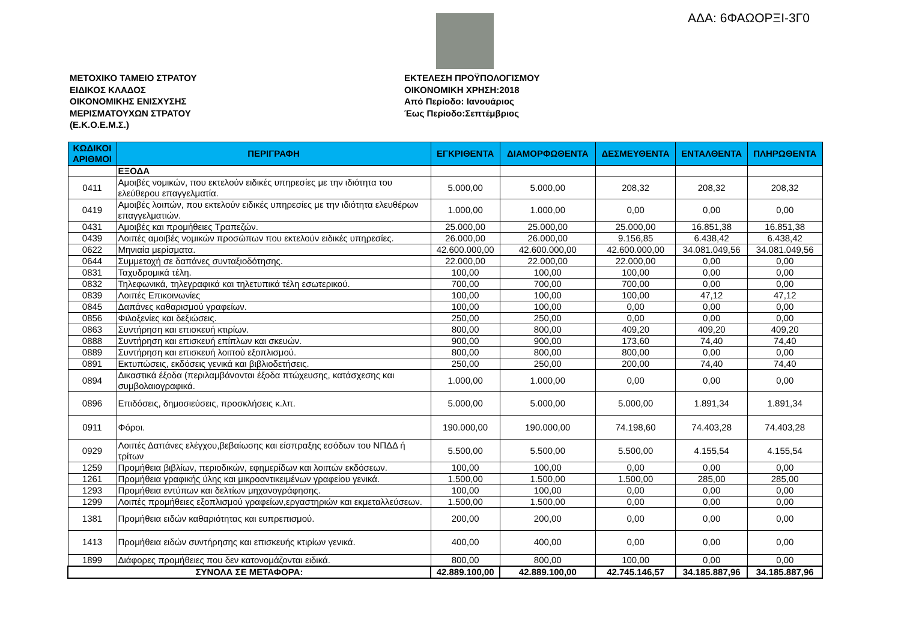ΑΔΑ: 6ΦΑΩΟΡΞΙ-3Γ0
ΜΕΤΟΧΙΚΟ ΤΑΜΕΙΟ ΣΤΡΑΤΟΥ
ΕΙΔΙΚΟΣ ΚΛΑΔΟΣ
ΟΙΚΟΝΟΜΙΚΗΣ ΕΝΙΣΧΥΣΗΣ
ΜΕΡΙΣΜΑΤΟΥΧΩΝ ΣΤΡΑΤΟΥ
(Ε.Κ.Ο.Ε.Μ.Σ.)
ΕΚΤΕΛΕΣΗ ΠΡΟΫΠΟΛΟΓΙΣΜΟΥ
ΟΙΚΟΝΟΜΙΚΗ ΧΡΗΣΗ:2018
Από Περίοδο: Ιανουάριος
Έως Περίοδο:Σεπτέμβριος
| ΚΩΔΙΚΟΙ ΑΡΙΘΜΟΙ | ΠΕΡΙΓΡΑΦΗ | ΕΓΚΡΙΘΕΝΤΑ | ΔΙΑΜΟΡΦΩΘΕΝΤΑ | ΔΕΣΜΕΥΘΕΝΤΑ | ΕΝΤΑΛΘΕΝΤΑ | ΠΛΗΡΩΘΕΝΤΑ |
| --- | --- | --- | --- | --- | --- | --- |
| | ΕΞΟΔΑ | | | | | |
| 0411 | Αμοιβές νομικών, που εκτελούν ειδικές υπηρεσίες με την ιδιότητα του ελεύθερου επαγγελματία. | 5.000,00 | 5.000,00 | 208,32 | 208,32 | 208,32 |
| 0419 | Αμοιβές λοιπών, που εκτελούν ειδικές υπηρεσίες με την ιδιότητα ελευθέρων επαγγελματιών. | 1.000,00 | 1.000,00 | 0,00 | 0,00 | 0,00 |
| 0431 | Αμοιβές και προμήθειες Τραπεζών. | 25.000,00 | 25.000,00 | 25.000,00 | 16.851,38 | 16.851,38 |
| 0439 | Λοιπές αμοιβές νομικών προσώπων που εκτελούν ειδικές υπηρεσίες. | 26.000,00 | 26.000,00 | 9.156,85 | 6.438,42 | 6.438,42 |
| 0622 | Μηνιαία μερίσματα. | 42.600.000,00 | 42.600.000,00 | 42.600.000,00 | 34.081.049,56 | 34.081.049,56 |
| 0644 | Συμμετοχή σε δαπάνες συνταξιοδότησης. | 22.000,00 | 22.000,00 | 22.000,00 | 0,00 | 0,00 |
| 0831 | Ταχυδρομικά τέλη. | 100,00 | 100,00 | 100,00 | 0,00 | 0,00 |
| 0832 | Τηλεφωνικά, τηλεγραφικά και τηλετυπικά τέλη εσωτερικού. | 700,00 | 700,00 | 700,00 | 0,00 | 0,00 |
| 0839 | Λοιπές Επικοινωνίες | 100,00 | 100,00 | 100,00 | 47,12 | 47,12 |
| 0845 | Δαπάνες καθαρισμού γραφείων. | 100,00 | 100,00 | 0,00 | 0,00 | 0,00 |
| 0856 | Φιλοξενίες και δεξιώσεις. | 250,00 | 250,00 | 0,00 | 0,00 | 0,00 |
| 0863 | Συντήρηση και επισκευή κτιρίων. | 800,00 | 800,00 | 409,20 | 409,20 | 409,20 |
| 0888 | Συντήρηση και επισκευή επίπλων και σκευών. | 900,00 | 900,00 | 173,60 | 74,40 | 74,40 |
| 0889 | Συντήρηση και επισκευή λοιπού εξοπλισμού. | 800,00 | 800,00 | 800,00 | 0,00 | 0,00 |
| 0891 | Εκτυπώσεις, εκδόσεις γενικά και βιβλιοδετήσεις. | 250,00 | 250,00 | 200,00 | 74,40 | 74,40 |
| 0894 | Δικαστικά έξοδα (περιλαμβάνονται έξοδα πτώχευσης, κατάσχεσης και συμβολαιογραφικά. | 1.000,00 | 1.000,00 | 0,00 | 0,00 | 0,00 |
| 0896 | Επιδόσεις, δημοσιεύσεις, προσκλήσεις κ.λπ. | 5.000,00 | 5.000,00 | 5.000,00 | 1.891,34 | 1.891,34 |
| 0911 | Φόροι. | 190.000,00 | 190.000,00 | 74.198,60 | 74.403,28 | 74.403,28 |
| 0929 | Λοιπές Δαπάνες ελέγχου,βεβαίωσης και είσπραξης εσόδων του ΝΠΔΔ ή τρίτων | 5.500,00 | 5.500,00 | 5.500,00 | 4.155,54 | 4.155,54 |
| 1259 | Προμήθεια βιβλίων, περιοδικών, εφημερίδων και λοιπών εκδόσεων. | 100,00 | 100,00 | 0,00 | 0,00 | 0,00 |
| 1261 | Προμήθεια γραφικής ύλης και μικροαντικειμένων γραφείου γενικά. | 1.500,00 | 1.500,00 | 1.500,00 | 285,00 | 285,00 |
| 1293 | Προμήθεια εντύπων και δελτίων μηχανογράφησης. | 100,00 | 100,00 | 0,00 | 0,00 | 0,00 |
| 1299 | Λοιπές προμήθειες εξοπλισμού γραφείων,εργαστηριών και εκμεταλλεύσεων. | 1.500,00 | 1.500,00 | 0,00 | 0,00 | 0,00 |
| 1381 | Προμήθεια ειδών καθαριότητας και ευπρεπισμού. | 200,00 | 200,00 | 0,00 | 0,00 | 0,00 |
| 1413 | Προμήθεια ειδών συντήρησης και επισκευής κτιρίων γενικά. | 400,00 | 400,00 | 0,00 | 0,00 | 0,00 |
| 1899 | Διάφορες προμήθειες που δεν κατονομάζονται ειδικά. | 800,00 | 800,00 | 100,00 | 0,00 | 0,00 |
| ΣΥΝΟΛΑ ΣΕ ΜΕΤΑΦΟΡΑ: | | 42.889.100,00 | 42.889.100,00 | 42.745.146,57 | 34.185.887,96 | 34.185.887,96 |